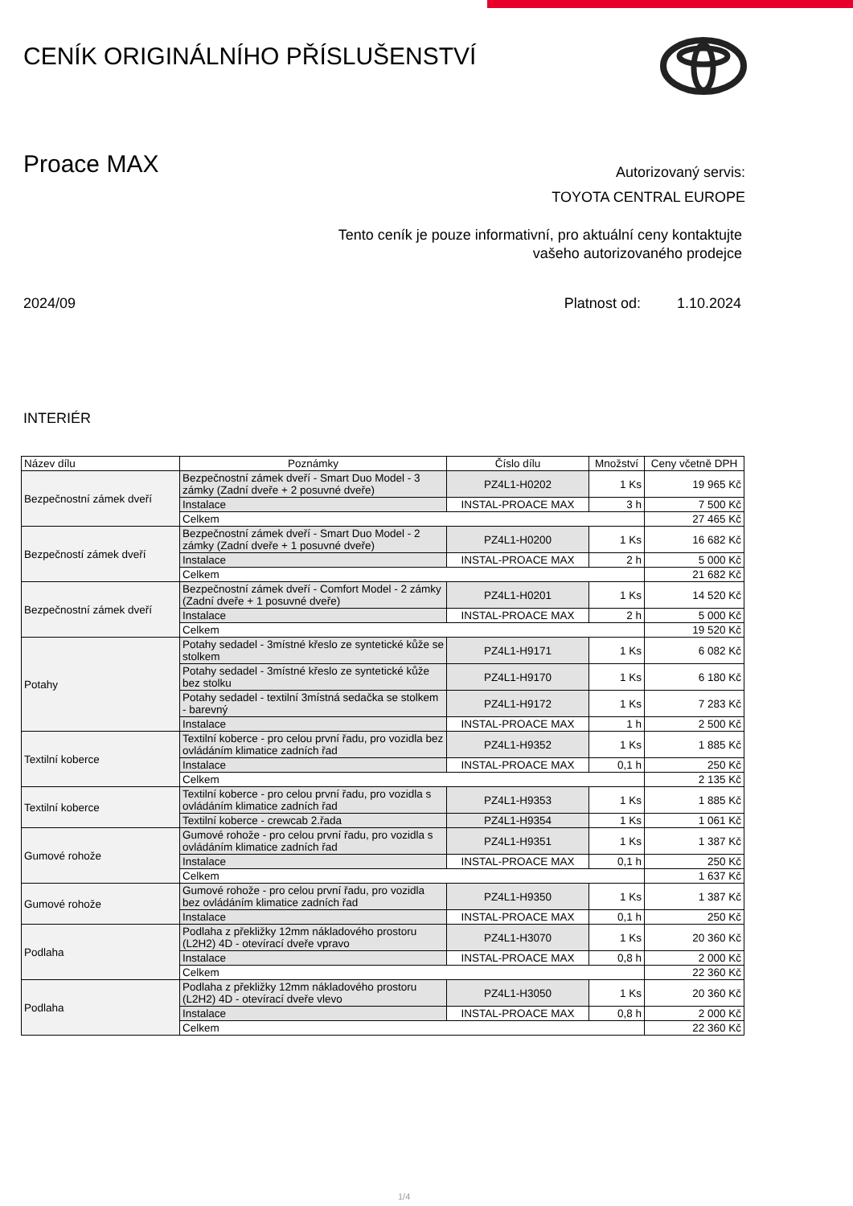CENÍK ORIGINÁLNÍHO PŘÍSLUŠENSTVÍ
Proace MAX
Autorizovaný servis:
TOYOTA CENTRAL EUROPE
Tento ceník je pouze informativní, pro aktuální ceny kontaktujte
vašeho autorizovaného prodejce
2024/09 Platnost od: 1.10.2024
INTERIÉR
| Název dílu | Poznámky | Číslo dílu | Množství | Ceny včetně DPH |
| --- | --- | --- | --- | --- |
| Bezpečnostní zámek dveří | Bezpečnostní zámek dveří - Smart Duo Model - 3 zámky (Zadní dveře + 2 posuvné dveře) | PZ4L1-H0202 | 1 Ks | 19 965 Kč |
| | Instalace | INSTAL-PROACE MAX | 3 h | 7 500 Kč |
| | Celkem | | | 27 465 Kč |
| Bezpečností zámek dveří | Bezpečnostní zámek dveří - Smart Duo Model - 2 zámky (Zadní dveře + 1 posuvné dveře) | PZ4L1-H0200 | 1 Ks | 16 682 Kč |
| | Instalace | INSTAL-PROACE MAX | 2 h | 5 000 Kč |
| | Celkem | | | 21 682 Kč |
| Bezpečnostní zámek dveří | Bezpečnostní zámek dveří - Comfort Model - 2 zámky (Zadní dveře + 1 posuvné dveře) | PZ4L1-H0201 | 1 Ks | 14 520 Kč |
| | Instalace | INSTAL-PROACE MAX | 2 h | 5 000 Kč |
| | Celkem | | | 19 520 Kč |
| Potahy | Potahy sedadel - 3místné křeslo ze syntetické kůže se stolkem | PZ4L1-H9171 | 1 Ks | 6 082 Kč |
| | Potahy sedadel - 3místné křeslo ze syntetické kůže bez stolku | PZ4L1-H9170 | 1 Ks | 6 180 Kč |
| | Potahy sedadel - textilní 3místná sedačka se stolkem - barevný | PZ4L1-H9172 | 1 Ks | 7 283 Kč |
| | Instalace | INSTAL-PROACE MAX | 1 h | 2 500 Kč |
| Textilní koberce | Textilní koberce - pro celou první řadu, pro vozidla bez ovládáním klimatice zadních řad | PZ4L1-H9352 | 1 Ks | 1 885 Kč |
| | Instalace | INSTAL-PROACE MAX | 0,1 h | 250 Kč |
| | Celkem | | | 2 135 Kč |
| Textilní koberce | Textilní koberce - pro celou první řadu, pro vozidla s ovládáním klimatice zadních řad | PZ4L1-H9353 | 1 Ks | 1 885 Kč |
| | Textilní koberce - crewcab 2.řada | PZ4L1-H9354 | 1 Ks | 1 061 Kč |
| Gumové rohože | Gumové rohože - pro celou první řadu, pro vozidla s ovládáním klimatice zadních řad | PZ4L1-H9351 | 1 Ks | 1 387 Kč |
| | Instalace | INSTAL-PROACE MAX | 0,1 h | 250 Kč |
| | Celkem | | | 1 637 Kč |
| Gumové rohože | Gumové rohože - pro celou první řadu, pro vozidla bez ovládáním klimatice zadních řad | PZ4L1-H9350 | 1 Ks | 1 387 Kč |
| | Instalace | INSTAL-PROACE MAX | 0,1 h | 250 Kč |
| Podlaha | Podlaha z překližky 12mm nákladového prostoru (L2H2) 4D - otevírací dveře vpravo | PZ4L1-H3070 | 1 Ks | 20 360 Kč |
| | Instalace | INSTAL-PROACE MAX | 0,8 h | 2 000 Kč |
| | Celkem | | | 22 360 Kč |
| Podlaha | Podlaha z překližky 12mm nákladového prostoru (L2H2) 4D - otevírací dveře vlevo | PZ4L1-H3050 | 1 Ks | 20 360 Kč |
| | Instalace | INSTAL-PROACE MAX | 0,8 h | 2 000 Kč |
| | Celkem | | | 22 360 Kč |
1/4